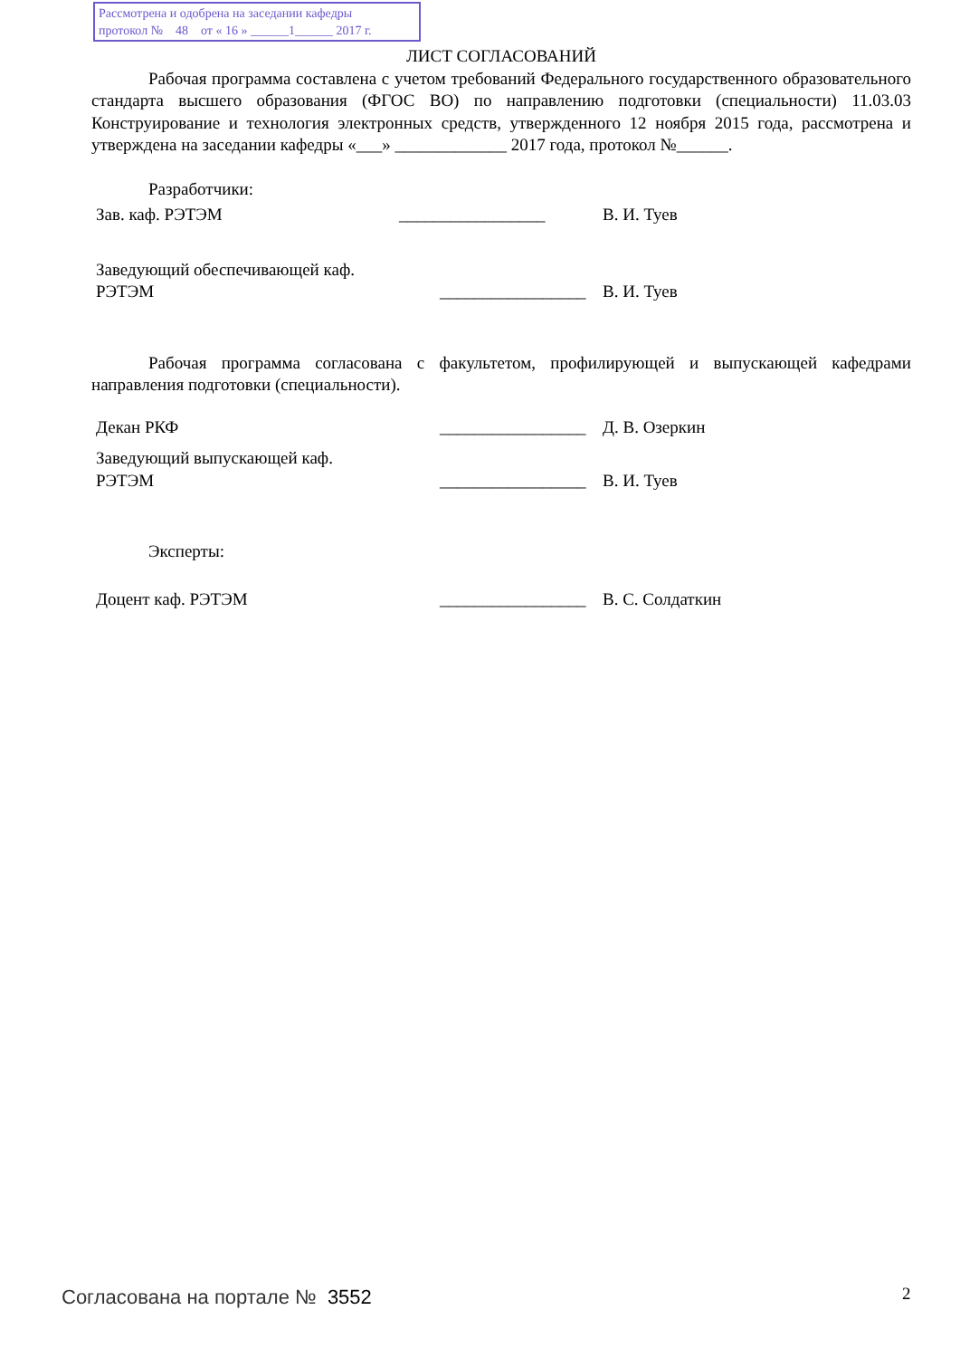Рассмотрена и одобрена на заседании кафедры
протокол № 48 от « 16 » ______1______ 2017 г.
ЛИСТ СОГЛАСОВАНИЙ
Рабочая программа составлена с учетом требований Федерального государственного образовательного стандарта высшего образования (ФГОС ВО) по направлению подготовки (специальности) 11.03.03 Конструирование и технология электронных средств, утвержденного 12 ноября 2015 года, рассмотрена и утверждена на заседании кафедры «___» _____________ 2017 года, протокол №______.
Разработчики:
Зав. каф. РЭТЭМ _________________ В. И. Туев
Заведующий обеспечивающей каф.
РЭТЭМ
_________________
В. И. Туев
Рабочая программа согласована с факультетом, профилирующей и выпускающей кафедрами направления подготовки (специальности).
Декан РКФ _________________ Д. В. Озеркин
Заведующий выпускающей каф.
РЭТЭМ
_________________
В. И. Туев
Эксперты:
Доцент каф. РЭТЭМ _________________ В. С. Солдаткин
Согласована на портале № 3552 2